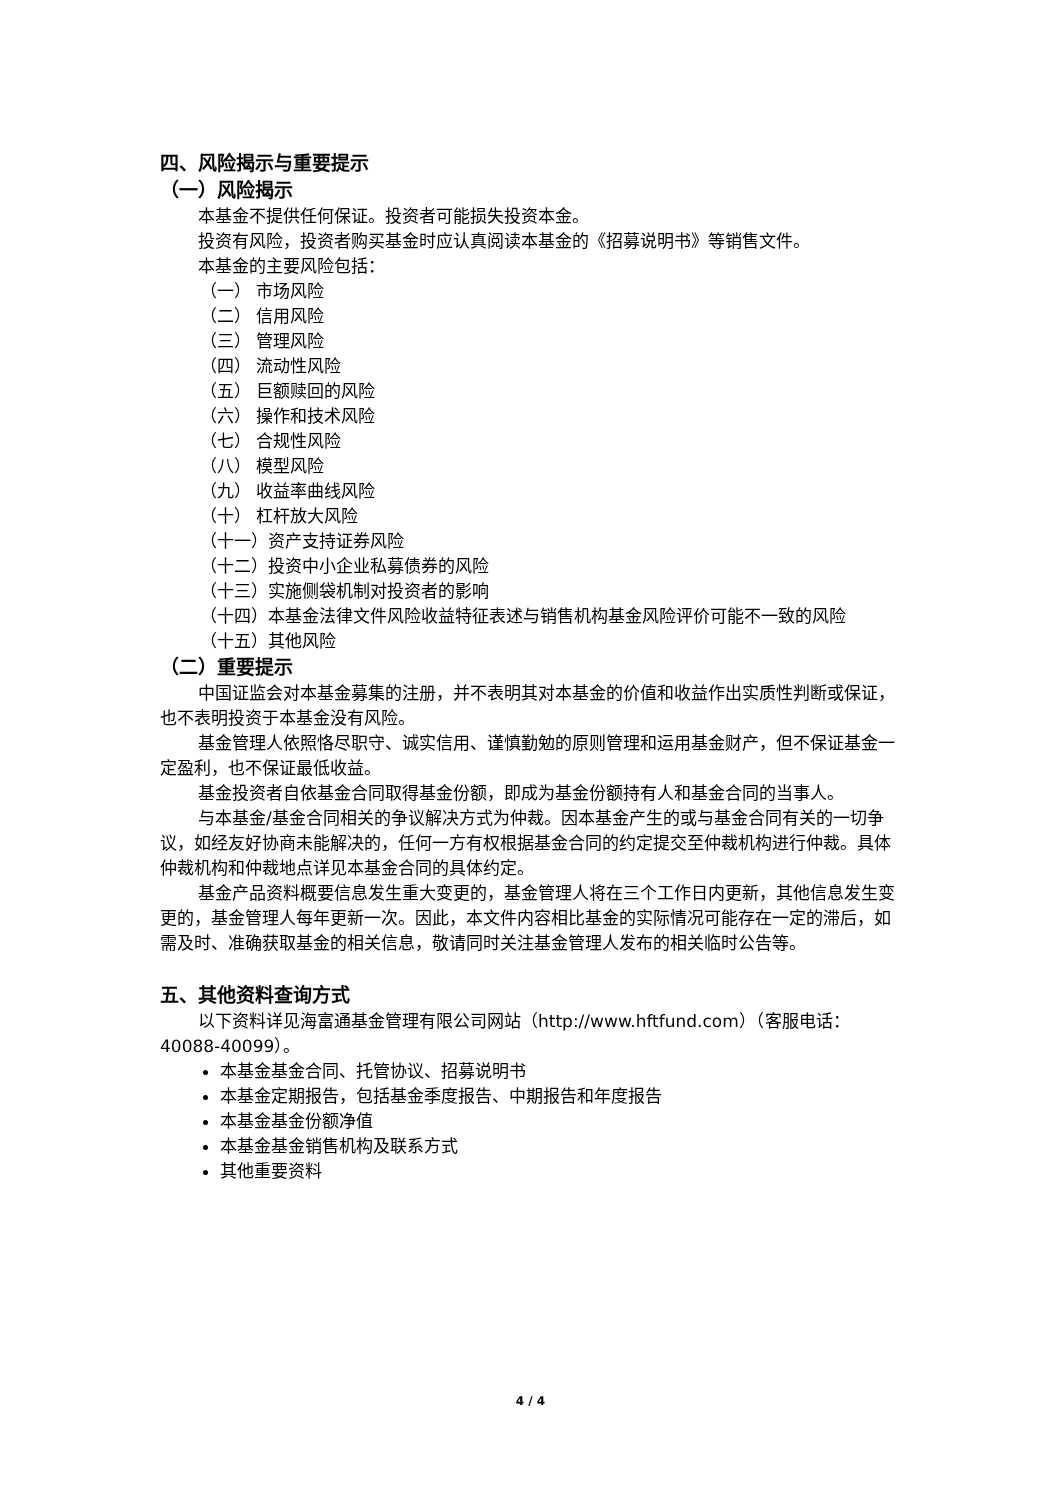四、风险揭示与重要提示
（一）风险揭示
本基金不提供任何保证。投资者可能损失投资本金。
投资有风险，投资者购买基金时应认真阅读本基金的《招募说明书》等销售文件。
本基金的主要风险包括：
（一） 市场风险
（二） 信用风险
（三） 管理风险
（四） 流动性风险
（五） 巨额赎回的风险
（六） 操作和技术风险
（七） 合规性风险
（八） 模型风险
（九） 收益率曲线风险
（十） 杠杆放大风险
（十一）资产支持证券风险
（十二）投资中小企业私募债券的风险
（十三）实施侧袋机制对投资者的影响
（十四）本基金法律文件风险收益特征表述与销售机构基金风险评价可能不一致的风险
（十五）其他风险
（二）重要提示
中国证监会对本基金募集的注册，并不表明其对本基金的价值和收益作出实质性判断或保证，也不表明投资于本基金没有风险。
基金管理人依照恪尽职守、诚实信用、谨慎勤勉的原则管理和运用基金财产，但不保证基金一定盈利，也不保证最低收益。
基金投资者自依基金合同取得基金份额，即成为基金份额持有人和基金合同的当事人。
与本基金/基金合同相关的争议解决方式为仲裁。因本基金产生的或与基金合同有关的一切争议，如经友好协商未能解决的，任何一方有权根据基金合同的约定提交至仲裁机构进行仲裁。具体仲裁机构和仲裁地点详见本基金合同的具体约定。
基金产品资料概要信息发生重大变更的，基金管理人将在三个工作日内更新，其他信息发生变更的，基金管理人每年更新一次。因此，本文件内容相比基金的实际情况可能存在一定的滞后，如需及时、准确获取基金的相关信息，敬请同时关注基金管理人发布的相关临时公告等。
五、其他资料查询方式
以下资料详见海富通基金管理有限公司网站（http://www.hftfund.com）（客服电话：40088-40099）。
本基金基金合同、托管协议、招募说明书
本基金定期报告，包括基金季度报告、中期报告和年度报告
本基金基金份额净值
本基金基金销售机构及联系方式
其他重要资料
4 / 4